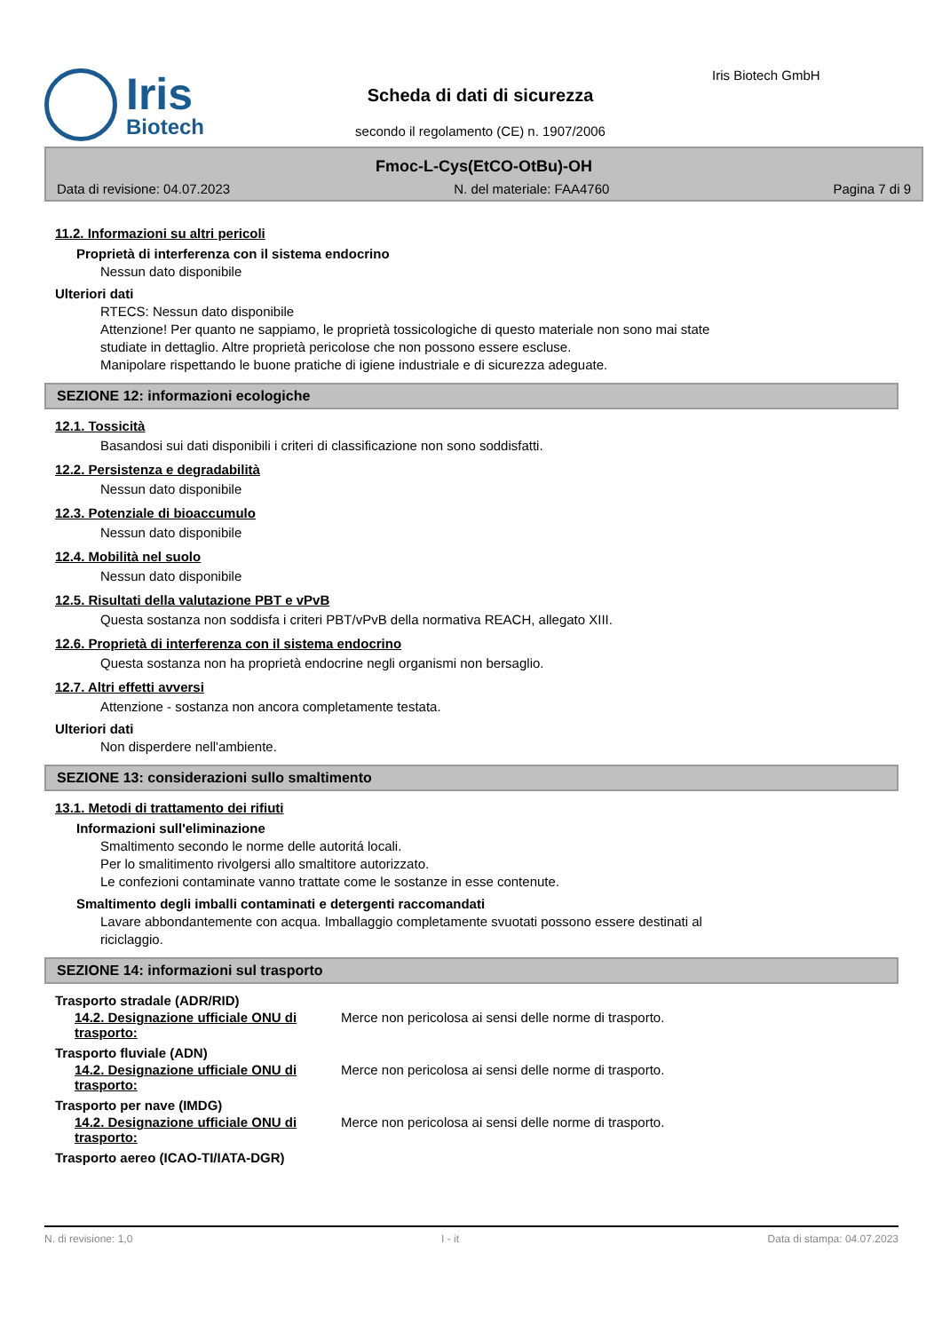Iris
Biotech
Scheda di dati di sicurezza
secondo il regolamento (CE) n. 1907/2006
Iris Biotech GmbH
Fmoc-L-Cys(EtCO-OtBu)-OH
Data di revisione: 04.07.2023 N. del materiale: FAA4760 Pagina 7 di 9
11.2. Informazioni su altri pericoli
Proprietà di interferenza con il sistema endocrino
Nessun dato disponibile
Ulteriori dati
RTECS: Nessun dato disponibile
Attenzione! Per quanto ne sappiamo, le proprietà tossicologiche di questo materiale non sono mai state
studiate in dettaglio. Altre proprietà pericolose che non possono essere escluse.
Manipolare rispettando le buone pratiche di igiene industriale e di sicurezza adeguate.
SEZIONE 12: informazioni ecologiche
12.1. Tossicità
Basandosi sui dati disponibili i criteri di classificazione non sono soddisfatti.
12.2. Persistenza e degradabilità
Nessun dato disponibile
12.3. Potenziale di bioaccumulo
Nessun dato disponibile
12.4. Mobilità nel suolo
Nessun dato disponibile
12.5. Risultati della valutazione PBT e vPvB
Questa sostanza non soddisfa i criteri PBT/vPvB della normativa REACH, allegato XIII.
12.6. Proprietà di interferenza con il sistema endocrino
Questa sostanza non ha proprietà endocrine negli organismi non bersaglio.
12.7. Altri effetti avversi
Attenzione - sostanza non ancora completamente testata.
Ulteriori dati
Non disperdere nell'ambiente.
SEZIONE 13: considerazioni sullo smaltimento
13.1. Metodi di trattamento dei rifiuti
Informazioni sull'eliminazione
Smaltimento secondo le norme delle autoritá locali.
Per lo smalitimento rivolgersi allo smaltitore autorizzato.
Le confezioni contaminate vanno trattate come le sostanze in esse contenute.
Smaltimento degli imballi contaminati e detergenti raccomandati
Lavare abbondantemente con acqua. Imballaggio completamente svuotati possono essere destinati al
riciclaggio.
SEZIONE 14: informazioni sul trasporto
Trasporto stradale (ADR/RID)
14.2. Designazione ufficiale ONU di trasporto:
Merce non pericolosa ai sensi delle norme di trasporto.
Trasporto fluviale (ADN)
14.2. Designazione ufficiale ONU di trasporto:
Merce non pericolosa ai sensi delle norme di trasporto.
Trasporto per nave (IMDG)
14.2. Designazione ufficiale ONU di trasporto:
Merce non pericolosa ai sensi delle norme di trasporto.
Trasporto aereo (ICAO-TI/IATA-DGR)
N. di revisione: 1,0 I - it Data di stampa: 04.07.2023